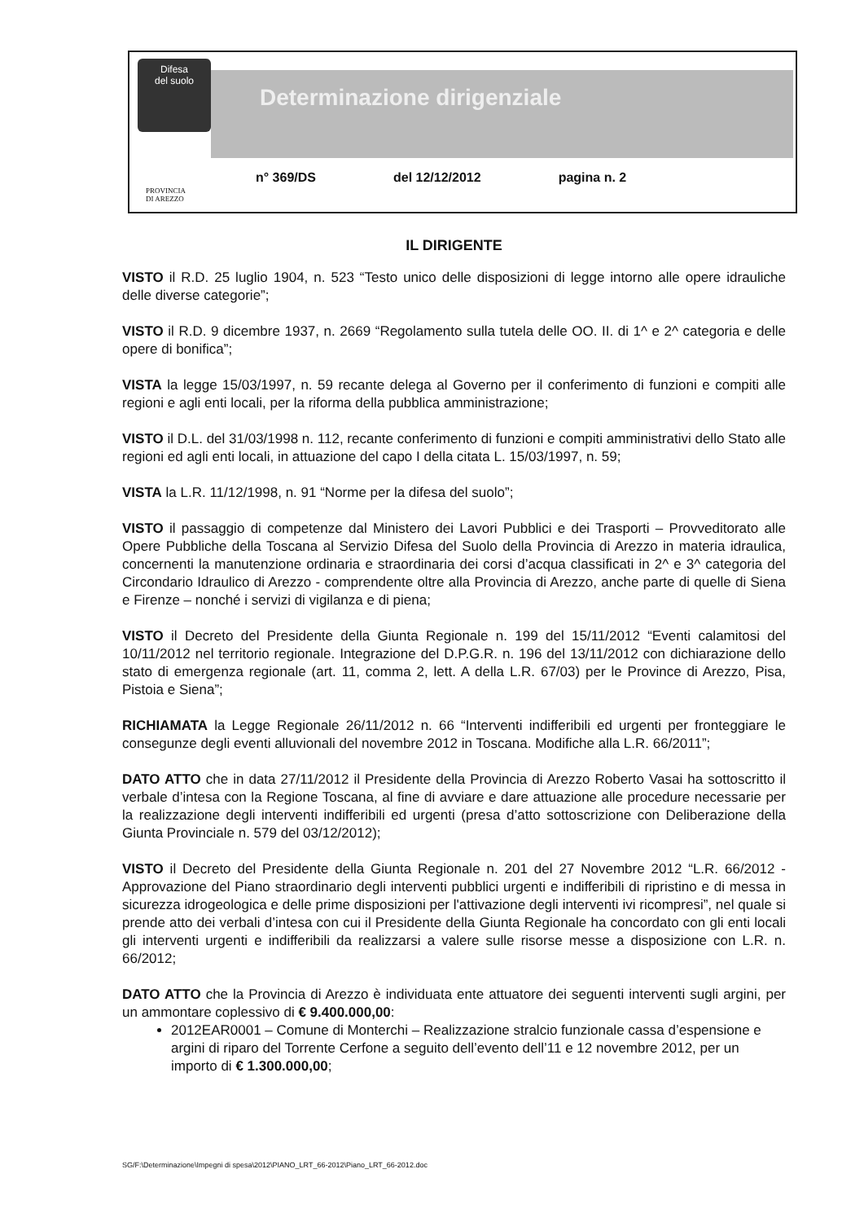Difesa
del suolo
Determinazione dirigenziale
n° 369/DS del 12/12/2012 pagina n. 2
PROVINCIA
DI AREZZO
IL DIRIGENTE
VISTO il R.D. 25 luglio 1904, n. 523 “Testo unico delle disposizioni di legge intorno alle opere idrauliche delle diverse categorie”;
VISTO il R.D. 9 dicembre 1937, n. 2669 “Regolamento sulla tutela delle OO. II. di 1^ e 2^ categoria e delle opere di bonifica”;
VISTA la legge 15/03/1997, n. 59 recante delega al Governo per il conferimento di funzioni e compiti alle regioni e agli enti locali, per la riforma della pubblica amministrazione;
VISTO il D.L. del 31/03/1998 n. 112, recante conferimento di funzioni e compiti amministrativi dello Stato alle regioni ed agli enti locali, in attuazione del capo I della citata L. 15/03/1997, n. 59;
VISTA la L.R. 11/12/1998, n. 91 “Norme per la difesa del suolo”;
VISTO il passaggio di competenze dal Ministero dei Lavori Pubblici e dei Trasporti – Provveditorato alle Opere Pubbliche della Toscana al Servizio Difesa del Suolo della Provincia di Arezzo in materia idraulica, concernenti la manutenzione ordinaria e straordinaria dei corsi d’acqua classificati in 2^ e 3^ categoria del Circondario Idraulico di Arezzo - comprendente oltre alla Provincia di Arezzo, anche parte di quelle di Siena e Firenze – nonché i servizi di vigilanza e di piena;
VISTO il Decreto del Presidente della Giunta Regionale n. 199 del 15/11/2012 “Eventi calamitosi del 10/11/2012 nel territorio regionale. Integrazione del D.P.G.R. n. 196 del 13/11/2012 con dichiarazione dello stato di emergenza regionale (art. 11, comma 2, lett. A della L.R. 67/03) per le Province di Arezzo, Pisa, Pistoia e Siena”;
RICHIAMATA la Legge Regionale 26/11/2012 n. 66 “Interventi indifferibili ed urgenti per fronteggiare le consegunze degli eventi alluvionali del novembre 2012 in Toscana. Modifiche alla L.R. 66/2011”;
DATO ATTO che in data 27/11/2012 il Presidente della Provincia di Arezzo Roberto Vasai ha sottoscritto il verbale d’intesa con la Regione Toscana, al fine di avviare e dare attuazione alle procedure necessarie per la realizzazione degli interventi indifferibili ed urgenti (presa d’atto sottoscrizione con Deliberazione della Giunta Provinciale n. 579 del 03/12/2012);
VISTO il Decreto del Presidente della Giunta Regionale n. 201 del 27 Novembre 2012 “L.R. 66/2012 - Approvazione del Piano straordinario degli interventi pubblici urgenti e indifferibili di ripristino e di messa in sicurezza idrogeologica e delle prime disposizioni per l'attivazione degli interventi ivi ricompresi”, nel quale si prende atto dei verbali d’intesa con cui il Presidente della Giunta Regionale ha concordato con gli enti locali gli interventi urgenti e indifferibili da realizzarsi a valere sulle risorse messe a disposizione con L.R. n. 66/2012;
DATO ATTO che la Provincia di Arezzo è individuata ente attuatore dei seguenti interventi sugli argini, per un ammontare coplessivo di € 9.400.000,00:
2012EAR0001 – Comune di Monterchi – Realizzazione stralcio funzionale cassa d’espensione e argini di riparo del Torrente Cerfone a seguito dell’evento dell’11 e 12 novembre 2012, per un importo di € 1.300.000,00;
SG/F:\Determinazione\Impegni di spesa\2012\PIANO_LRT_66-2012\Piano_LRT_66-2012.doc